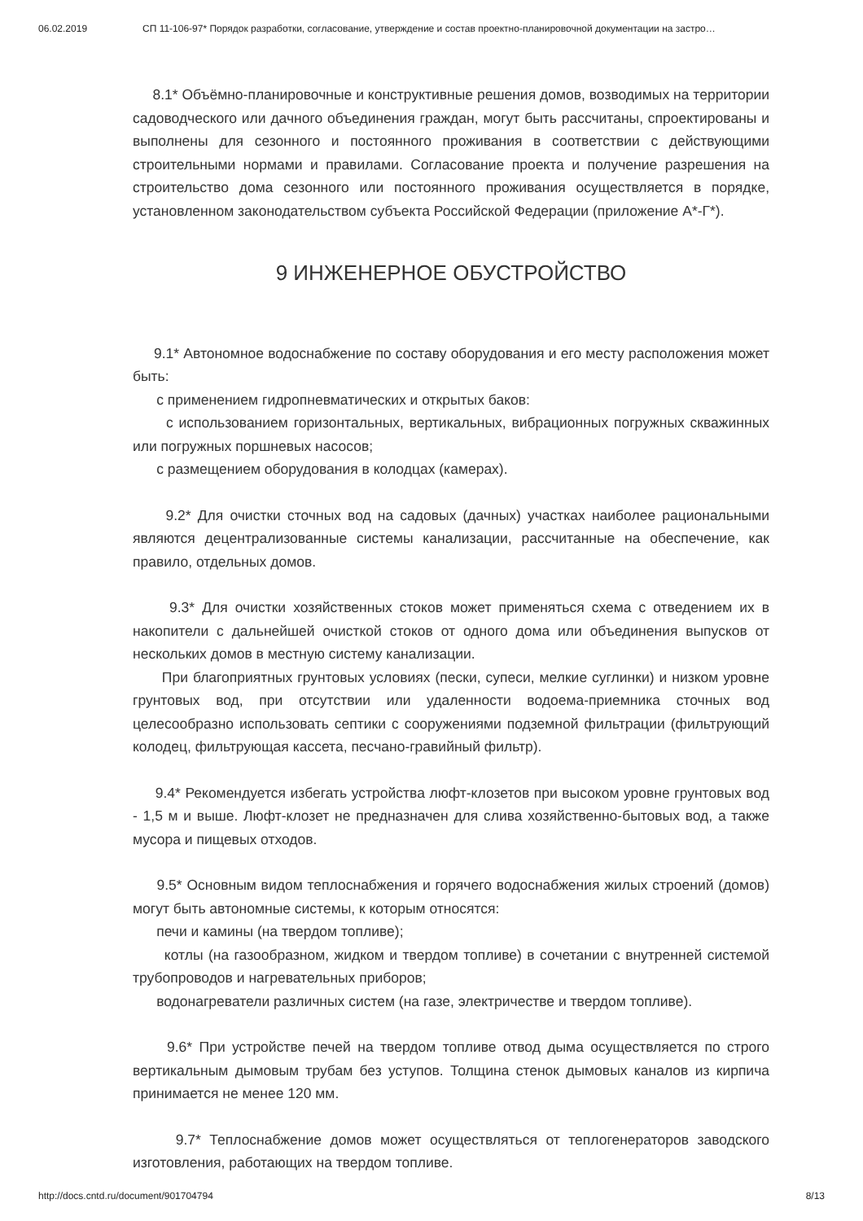06.02.2019 СП 11-106-97* Порядок разработки, согласование, утверждение и состав проектно-планировочной документации на застро…
8.1* Объёмно-планировочные и конструктивные решения домов, возводимых на территории садоводческого или дачного объединения граждан, могут быть рассчитаны, спроектированы и выполнены для сезонного и постоянного проживания в соответствии с действующими строительными нормами и правилами. Согласование проекта и получение разрешения на строительство дома сезонного или постоянного проживания осуществляется в порядке, установленном законодательством субъекта Российской Федерации (приложение А*-Г*).
9 ИНЖЕНЕРНОЕ ОБУСТРОЙСТВО
9.1* Автономное водоснабжение по составу оборудования и его месту расположения может быть:
с применением гидропневматических и открытых баков:
с использованием горизонтальных, вертикальных, вибрационных погружных скважинных или погружных поршневых насосов;
с размещением оборудования в колодцах (камерах).
9.2* Для очистки сточных вод на садовых (дачных) участках наиболее рациональными являются децентрализованные системы канализации, рассчитанные на обеспечение, как правило, отдельных домов.
9.3* Для очистки хозяйственных стоков может применяться схема с отведением их в накопители с дальнейшей очисткой стоков от одного дома или объединения выпусков от нескольких домов в местную систему канализации.
При благоприятных грунтовых условиях (пески, супеси, мелкие суглинки) и низком уровне грунтовых вод, при отсутствии или удаленности водоема-приемника сточных вод целесообразно использовать септики с сооружениями подземной фильтрации (фильтрующий колодец, фильтрующая кассета, песчано-гравийный фильтр).
9.4* Рекомендуется избегать устройства люфт-клозетов при высоком уровне грунтовых вод - 1,5 м и выше. Люфт-клозет не предназначен для слива хозяйственно-бытовых вод, а также мусора и пищевых отходов.
9.5* Основным видом теплоснабжения и горячего водоснабжения жилых строений (домов) могут быть автономные системы, к которым относятся:
печи и камины (на твердом топливе);
котлы (на газообразном, жидком и твердом топливе) в сочетании с внутренней системой трубопроводов и нагревательных приборов;
водонагреватели различных систем (на газе, электричестве и твердом топливе).
9.6* При устройстве печей на твердом топливе отвод дыма осуществляется по строго вертикальным дымовым трубам без уступов. Толщина стенок дымовых каналов из кирпича принимается не менее 120 мм.
9.7* Теплоснабжение домов может осуществляться от теплогенераторов заводского изготовления, работающих на твердом топливе.
http://docs.cntd.ru/document/901704794 8/13